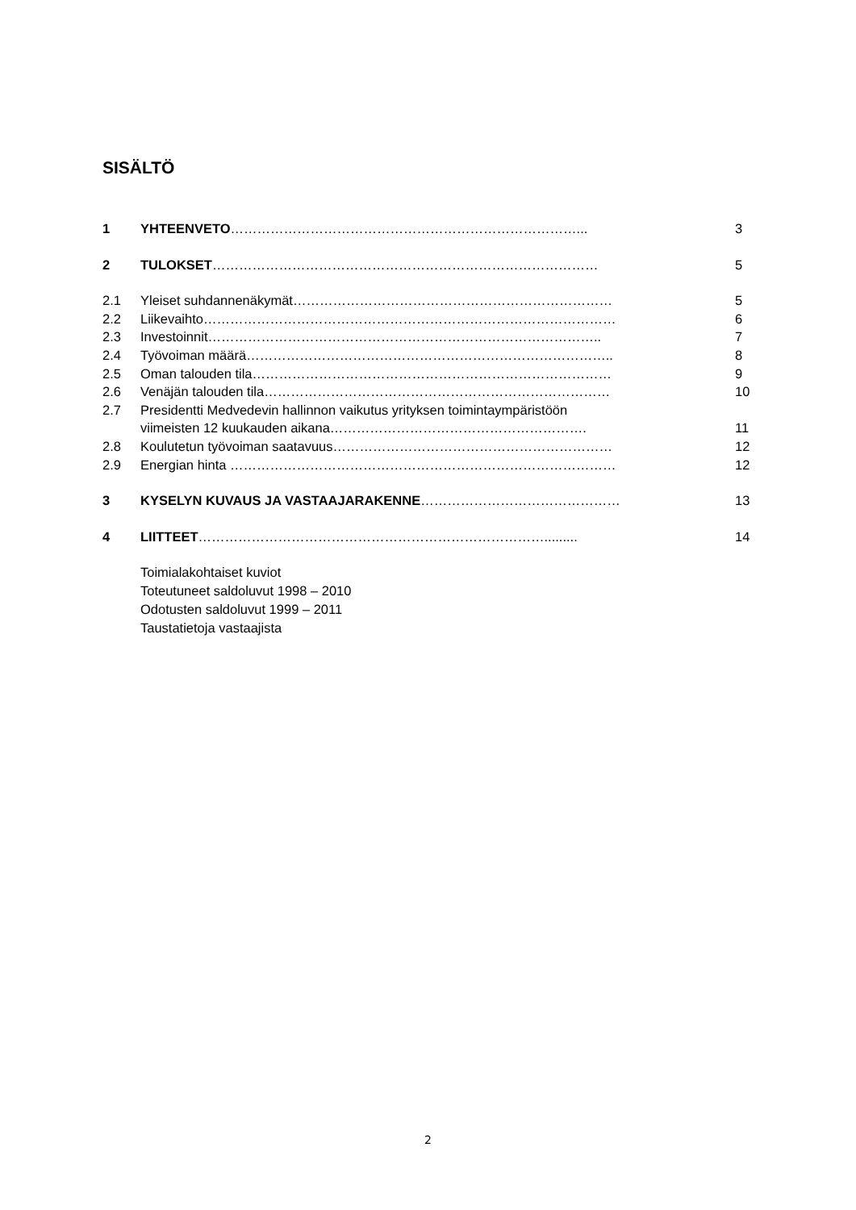SISÄLTÖ
1 YHTEENVETO……………………………………………………………………... 3
2 TULOKSET…………………………………………………………………………… 5
2.1 Yleiset suhdannenäkymät……………………………………………………………… 5
2.2 Liikevaihto………………………………………………………………………………… 6
2.3 Investoinnit…………………………………………………………………………….. 7
2.4 Työvoiman määrä……………………………………………………………………….. 8
2.5 Oman talouden tila……………………………………………………………………… 9
2.6 Venäjän talouden tila…………………………………………………………………… 10
2.7 Presidentti Medvedevin hallinnon vaikutus yrityksen toimintaympäristöön
viimeisten 12 kuukauden aikana…………………………………………………. 11
2.8 Koulutetun työvoiman saatavuus……………………………………………………… 12
2.9 Energian hinta …………………………………………………………………………… 12
3 KYSELYN KUVAUS JA VASTAAJARAKENNE……………………………………… 13
4 LIITTEET……………………………………………………………………......... 14
Toimialakohtaiset kuviot
Toteutuneet saldoluvut 1998 – 2010
Odotusten saldoluvut 1999 – 2011
Taustatietoja vastaajista
2